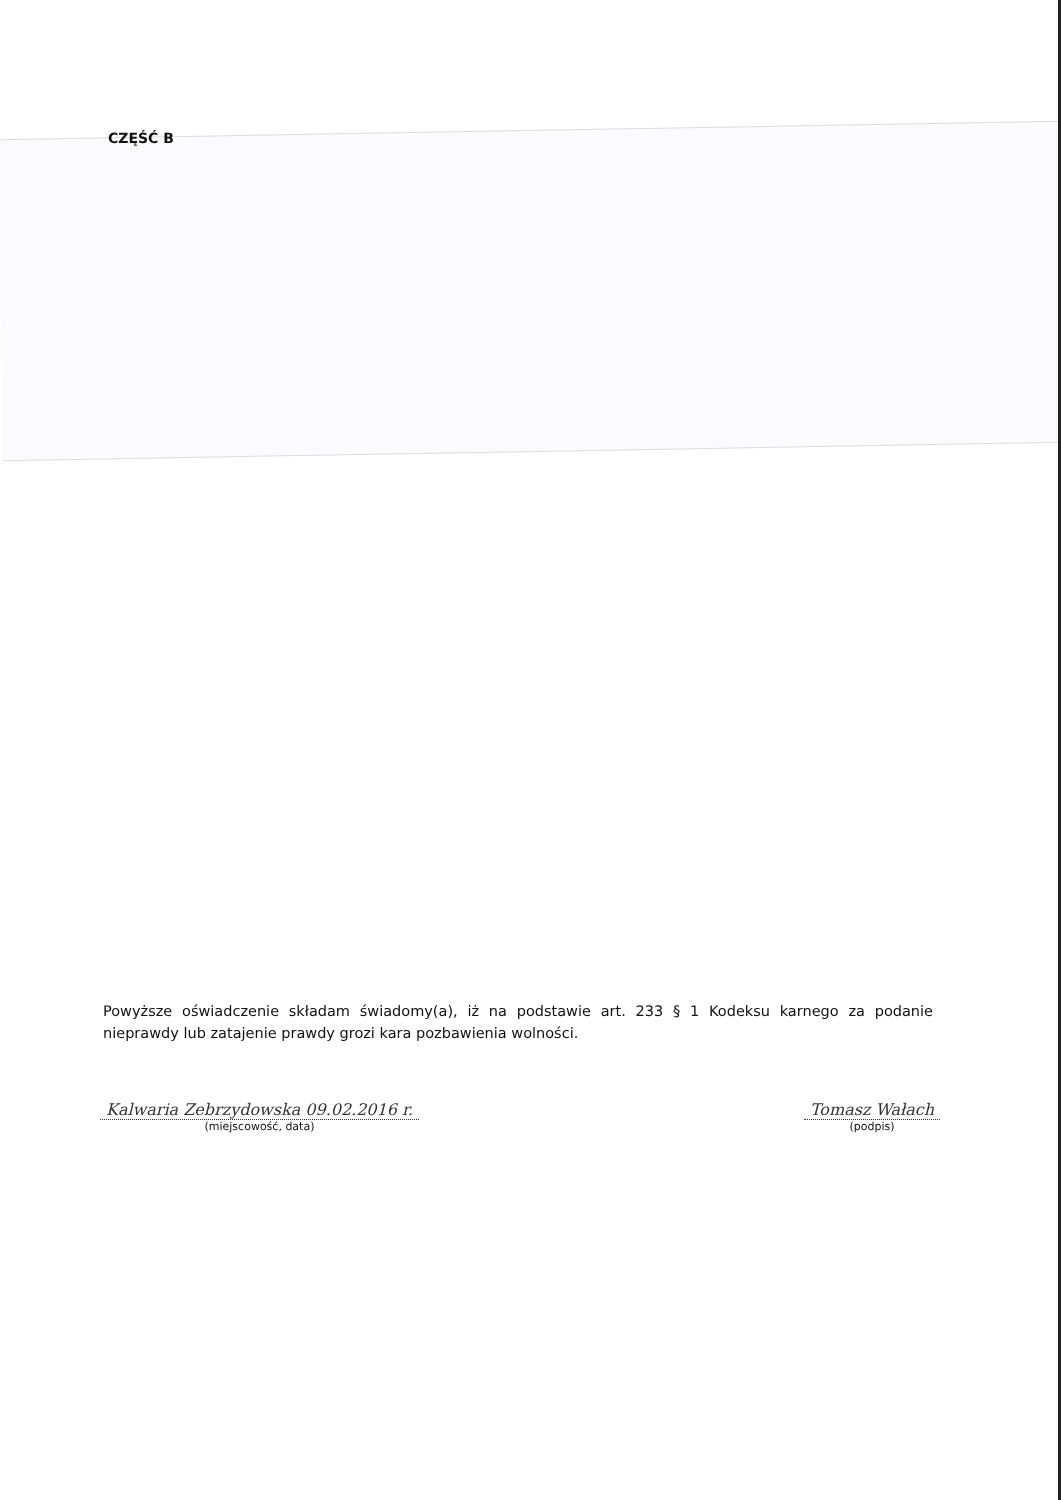CZĘŚĆ B
Powyższe oświadczenie składam świadomy(a), iż na podstawie art. 233 § 1 Kodeksu karnego za podanie nieprawdy lub zatajenie prawdy grozi kara pozbawienia wolności.
Kalwaria Zebrzydowska 09.02.2016 r.
(miejscowość, data)
Tomasz Wałach
(podpis)